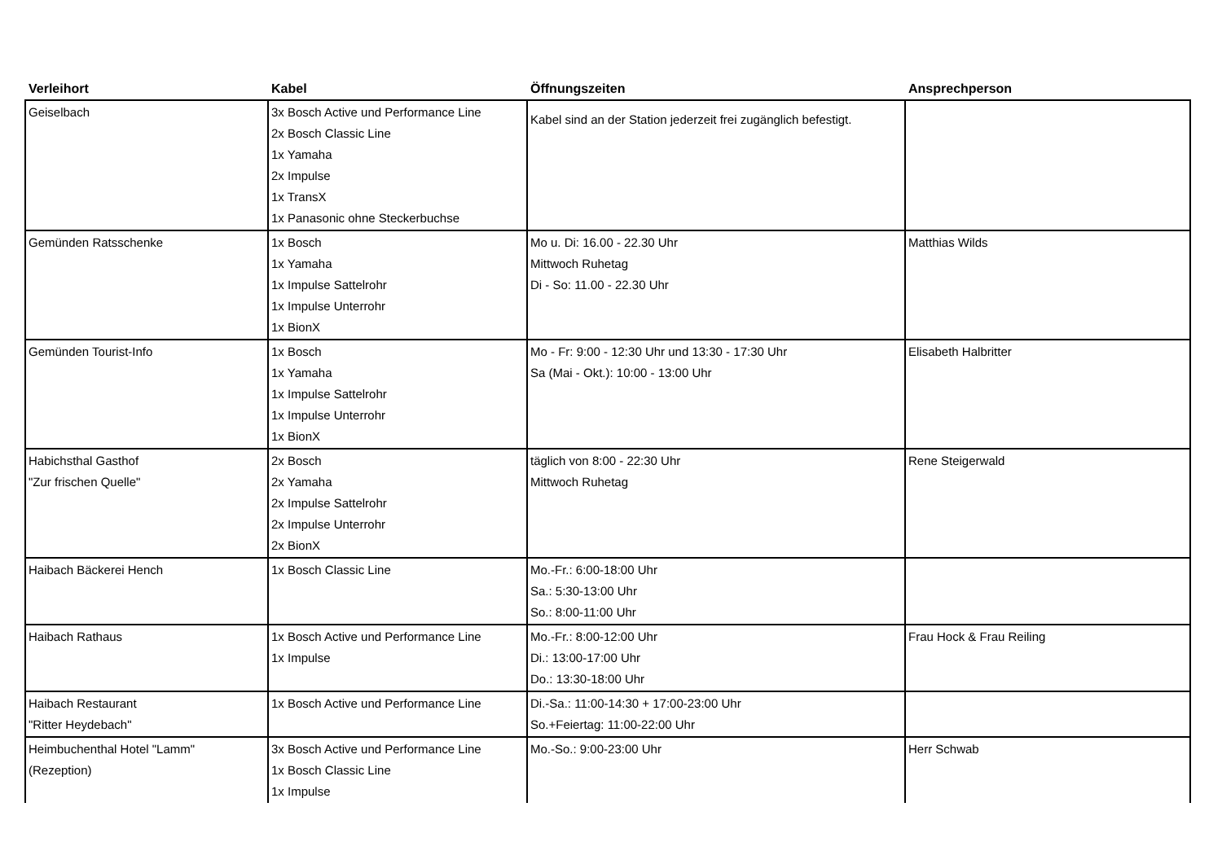| Verleihort | Kabel | Öffnungszeiten | Ansprechperson |
| --- | --- | --- | --- |
| Geiselbach | 3x Bosch Active und Performance Line 2x Bosch Classic Line 1x Yamaha 2x Impulse 1x TransX 1x Panasonic ohne Steckerbuchse | Kabel sind an der Station jederzeit frei zugänglich befestigt. | |
| Gemünden Ratsschenke | 1x Bosch 1x Yamaha 1x Impulse Sattelrohr 1x Impulse Unterrohr 1x BionX | Mo u. Di: 16.00 - 22.30 Uhr Mittwoch Ruhetag Di - So: 11.00 - 22.30 Uhr | Matthias Wilds |
| Gemünden Tourist-Info | 1x Bosch 1x Yamaha 1x Impulse Sattelrohr 1x Impulse Unterrohr 1x BionX | Mo - Fr: 9:00 - 12:30 Uhr und 13:30 - 17:30 Uhr Sa (Mai - Okt.): 10:00 - 13:00 Uhr | Elisabeth Halbritter |
| Habichsthal Gasthof "Zur frischen Quelle" | 2x Bosch 2x Yamaha 2x Impulse Sattelrohr 2x Impulse Unterrohr 2x BionX | täglich von 8:00 - 22:30 Uhr Mittwoch Ruhetag | Rene Steigerwald |
| Haibach Bäckerei Hench | 1x Bosch Classic Line | Mo.-Fr.: 6:00-18:00 Uhr Sa.: 5:30-13:00 Uhr So.: 8:00-11:00 Uhr | |
| Haibach Rathaus | 1x Bosch Active und Performance Line 1x Impulse | Mo.-Fr.: 8:00-12:00 Uhr Di.: 13:00-17:00 Uhr Do.: 13:30-18:00 Uhr | Frau Hock & Frau Reiling |
| Haibach Restaurant "Ritter Heydebach" | 1x Bosch Active und Performance Line | Di.-Sa.: 11:00-14:30 + 17:00-23:00 Uhr So.+Feiertag: 11:00-22:00 Uhr | |
| Heimbuchenthal Hotel "Lamm" (Rezeption) | 3x Bosch Active und Performance Line 1x Bosch Classic Line 1x Impulse | Mo.-So.: 9:00-23:00 Uhr | Herr Schwab |